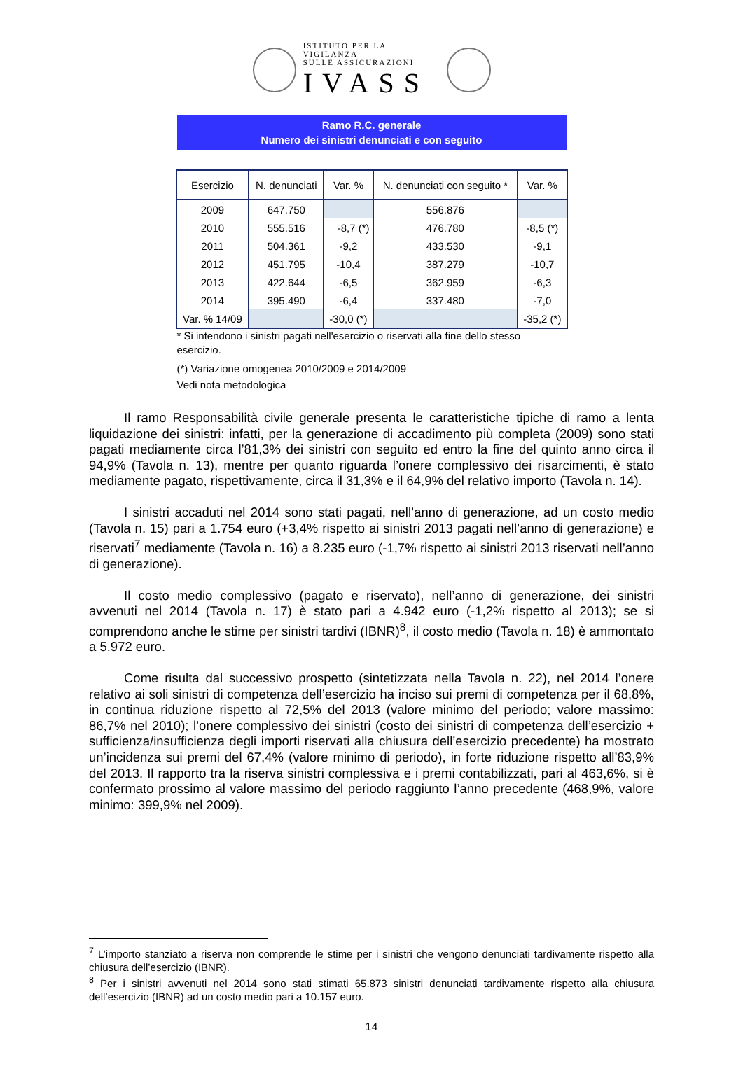ISTITUTO PER LA VIGILANZA
SULLE ASSICURAZIONI
IVASS
Ramo R.C. generale
Numero dei sinistri denunciati e con seguito
| Esercizio | N. denunciati | Var. % | N. denunciati con seguito * | Var. % |
| --- | --- | --- | --- | --- |
| 2009 | 647.750 | | 556.876 | |
| 2010 | 555.516 | -8,7 (*) | 476.780 | -8,5 (*) |
| 2011 | 504.361 | -9,2 | 433.530 | -9,1 |
| 2012 | 451.795 | -10,4 | 387.279 | -10,7 |
| 2013 | 422.644 | -6,5 | 362.959 | -6,3 |
| 2014 | 395.490 | -6,4 | 337.480 | -7,0 |
| Var. % 14/09 | | -30,0 (*) | | -35,2 (*) |
* Si intendono i sinistri pagati nell'esercizio o riservati alla fine dello stesso esercizio.
(*) Variazione omogenea 2010/2009 e 2014/2009
Vedi nota metodologica
Il ramo Responsabilità civile generale presenta le caratteristiche tipiche di ramo a lenta liquidazione dei sinistri: infatti, per la generazione di accadimento più completa (2009) sono stati pagati mediamente circa l’81,3% dei sinistri con seguito ed entro la fine del quinto anno circa il 94,9% (Tavola n. 13), mentre per quanto riguarda l’onere complessivo dei risarcimenti, è stato mediamente pagato, rispettivamente, circa il 31,3% e il 64,9% del relativo importo (Tavola n. 14).
I sinistri accaduti nel 2014 sono stati pagati, nell’anno di generazione, ad un costo medio (Tavola n. 15) pari a 1.754 euro (+3,4% rispetto ai sinistri 2013 pagati nell’anno di generazione) e riservati<sup>7</sup> mediamente (Tavola n. 16) a 8.235 euro (-1,7% rispetto ai sinistri 2013 riservati nell’anno di generazione).
Il costo medio complessivo (pagato e riservato), nell’anno di generazione, dei sinistri avvenuti nel 2014 (Tavola n. 17) è stato pari a 4.942 euro (-1,2% rispetto al 2013); se si comprendono anche le stime per sinistri tardivi (IBNR)<sup>8</sup>, il costo medio (Tavola n. 18) è ammontato a 5.972 euro.
Come risulta dal successivo prospetto (sintetizzata nella Tavola n. 22), nel 2014 l’onere relativo ai soli sinistri di competenza dell’esercizio ha inciso sui premi di competenza per il 68,8%, in continua riduzione rispetto al 72,5% del 2013 (valore minimo del periodo; valore massimo: 86,7% nel 2010); l’onere complessivo dei sinistri (costo dei sinistri di competenza dell’esercizio + sufficienza/insufficienza degli importi riservati alla chiusura dell’esercizio precedente) ha mostrato un’incidenza sui premi del 67,4% (valore minimo di periodo), in forte riduzione rispetto all’83,9% del 2013. Il rapporto tra la riserva sinistri complessiva e i premi contabilizzati, pari al 463,6%, si è confermato prossimo al valore massimo del periodo raggiunto l’anno precedente (468,9%, valore minimo: 399,9% nel 2009).
<sup>7</sup> L’importo stanziato a riserva non comprende le stime per i sinistri che vengono denunciati tardivamente rispetto alla chiusura dell’esercizio (IBNR).
<sup>8</sup> Per i sinistri avvenuti nel 2014 sono stati stimati 65.873 sinistri denunciati tardivamente rispetto alla chiusura dell’esercizio (IBNR) ad un costo medio pari a 10.157 euro.
14